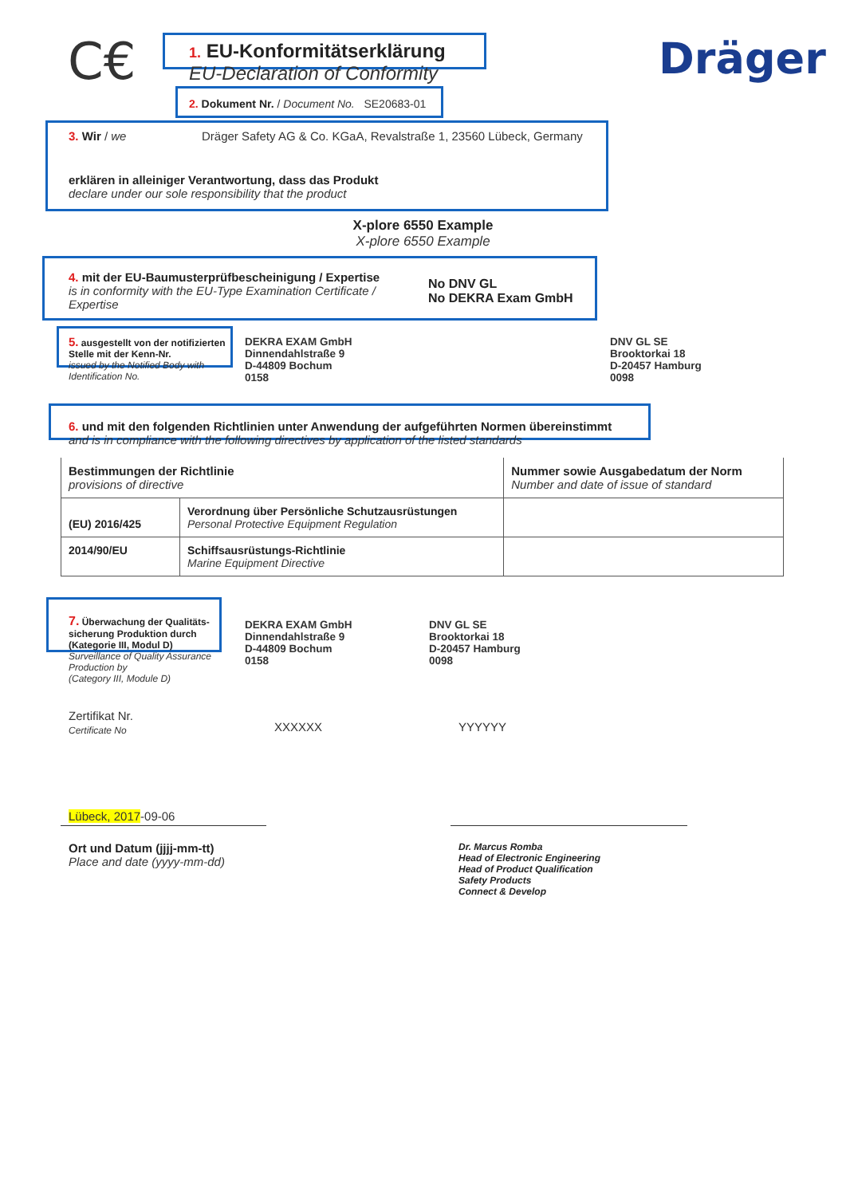C€
1. EU-Konformitätserklärung
EU-Declaration of Conformity
Dräger
2. Dokument Nr. / Document No. SE20683-01
3. Wir / we
Dräger Safety AG & Co. KGaA, Revalstraße 1, 23560 Lübeck, Germany
erklären in alleiniger Verantwortung, dass das Produkt
declare under our sole responsibility that the product
X-plore 6550 Example
X-plore 6550 Example
4. mit der EU-Baumusterprüfbescheinigung / Expertise
is in conformity with the EU-Type Examination Certificate / Expertise
No DNV GL
No DEKRA Exam GmbH
5. ausgestellt von der notifizierten Stelle mit der Kenn-Nr.
issued by the Notified Body with Identification No.
DEKRA EXAM GmbH
Dinnendahlstraße 9
D-44809 Bochum
0158
DNV GL SE
Brooktorkai 18
D-20457 Hamburg
0098
6. und mit den folgenden Richtlinien unter Anwendung der aufgeführten Normen übereinstimmt
and is in compliance with the following directives by application of the listed standards
| Bestimmungen der Richtlinie provisions of directive | | Nummer sowie Ausgabedatum der Norm Number and date of issue of standard |
| (EU) 2016/425 | Verordnung über Persönliche Schutzausrüstungen Personal Protective Equipment Regulation | |
| 2014/90/EU | Schiffsausrüstungs-Richtlinie Marine Equipment Directive | |
7. Überwachung der Qualitäts-sicherung Produktion durch (Kategorie III, Modul D)
Surveillance of Quality Assurance Production by
(Category III, Module D)
DEKRA EXAM GmbH
Dinnendahlstraße 9
D-44809 Bochum
0158
DNV GL SE
Brooktorkai 18
D-20457 Hamburg
0098
Zertifikat Nr.
Certificate No
XXXXXX YYYYYY
Lübeck, 2017-09-06
Ort und Datum (jjjj-mm-tt)
Place and date (yyyy-mm-dd)
Dr. Marcus Romba
Head of Electronic Engineering
Head of Product Qualification
Safety Products
Connect & Develop